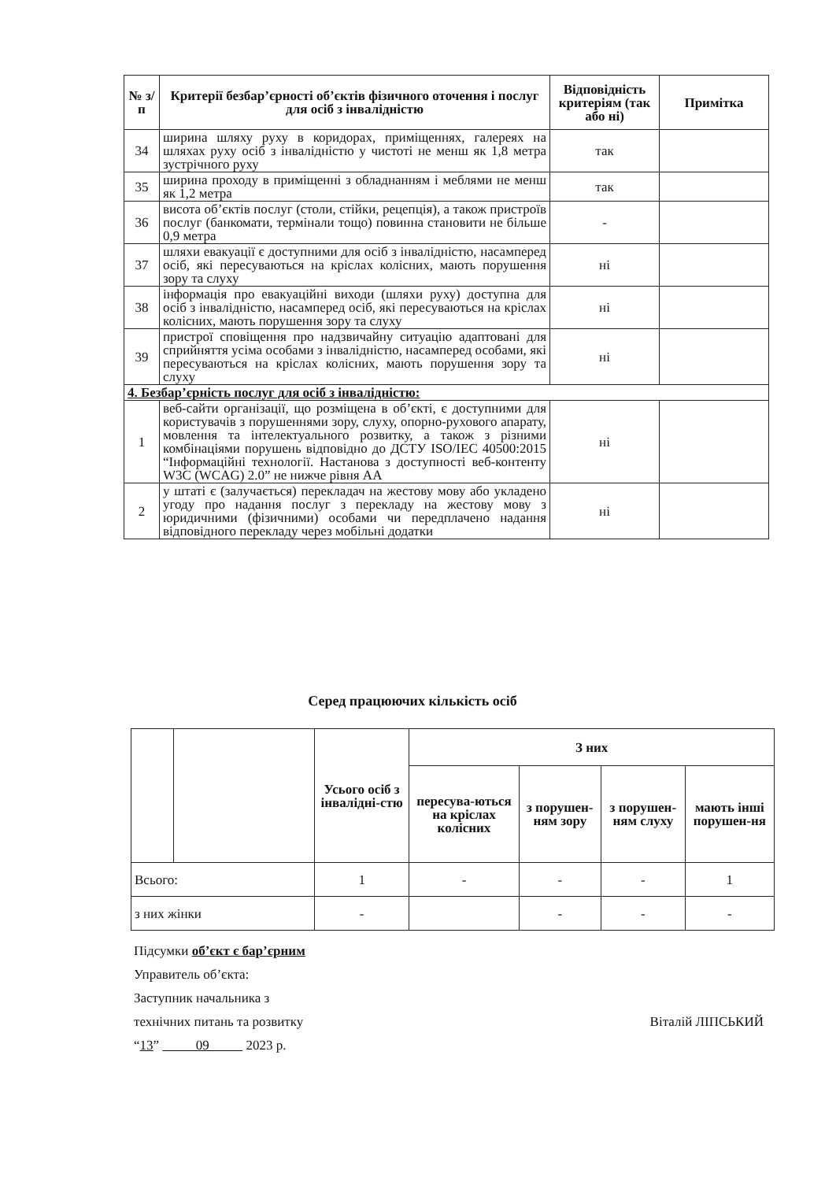| № з/п | Критерії безбар’єрності об’єктів фізичного оточення і послуг для осіб з інвалідністю | Відповідність критеріям (так або ні) | Примітка |
| --- | --- | --- | --- |
| 34 | ширина шляху руху в коридорах, приміщеннях, галереях на шляхах руху осіб з інвалідністю у чистоті не менш як 1,8 метра зустрічного руху | так | |
| 35 | ширина проходу в приміщенні з обладнанням і меблями не менш як 1,2 метра | так | |
| 36 | висота об’єктів послуг (столи, стійки, рецепція), а також пристроїв послуг (банкомати, термінали тощо) повинна становити не більше 0,9 метра | - | |
| 37 | шляхи евакуації є доступними для осіб з інвалідністю, насамперед осіб, які пересуваються на кріслах колісних, мають порушення зору та слуху | ні | |
| 38 | інформація про евакуаційні виходи (шляхи руху) доступна для осіб з інвалідністю, насамперед осіб, які пересуваються на кріслах колісних, мають порушення зору та слуху | ні | |
| 39 | пристрої сповіщення про надзвичайну ситуацію адаптовані для сприйняття усіма особами з інвалідністю, насамперед особами, які пересуваються на кріслах колісних, мають порушення зору та слуху | ні | |
| 4. Безбар’єрність послуг для осіб з інвалідністю: | | | |
| 1 | веб-сайти організації, що розміщена в об’єкті, є доступними для користувачів з порушеннями зору, слуху, опорно-рухового апарату, мовлення та інтелектуального розвитку, а також з різними комбінаціями порушень відповідно до ДСТУ ISO/IEC 40500:2015 “Інформаційні технології. Настанова з доступності веб-контенту W3C (WCAG) 2.0” не нижче рівня АА | ні | |
| 2 | у штаті є (залучається) перекладач на жестову мову або укладено угоду про надання послуг з перекладу на жестову мову з юридичними (фізичними) особами чи передплачено надання відповідного перекладу через мобільні додатки | ні | |
Серед працюючих кількість осіб
| | | Усього осіб з інвалідні-стю | З них | | | |
| --- | --- | --- | --- | --- | --- | --- |
| | | | пересува-ються на кріслах колісних | з порушен-ням зору | з порушен-ням слуху | мають інші порушен-ня |
| Всього: | | 1 | - | - | - | 1 |
| з них жінки | | - | | - | - | - |
Підсумки об’єкт є бар’єрним
Управитель об’єкта:
Заступник начальника з
технічних питань та розвитку Віталій ЛІПСЬКИЙ
“13” 09 2023 р.